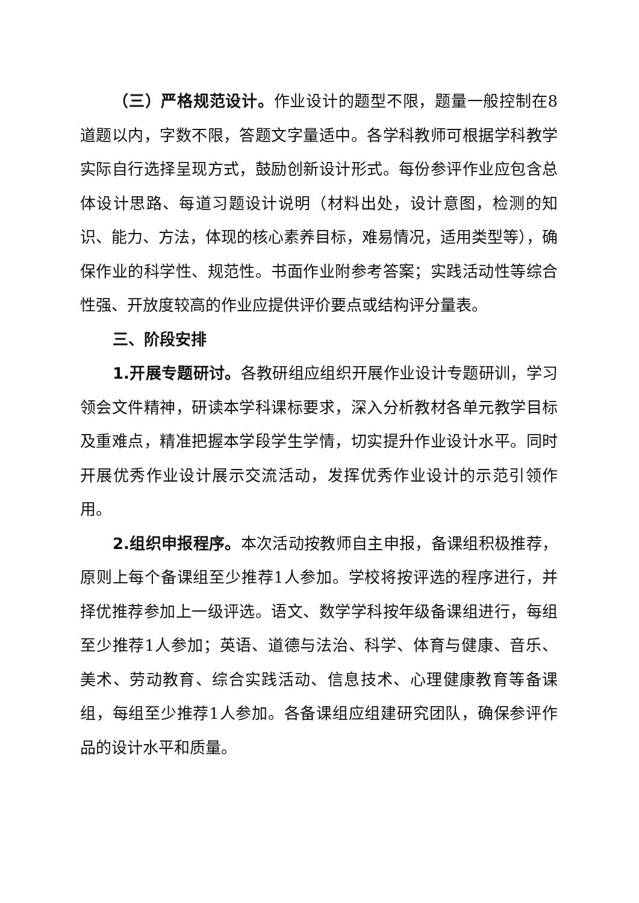（三）严格规范设计。作业设计的题型不限，题量一般控制在8道题以内，字数不限，答题文字量适中。各学科教师可根据学科教学实际自行选择呈现方式，鼓励创新设计形式。每份参评作业应包含总体设计思路、每道习题设计说明（材料出处，设计意图，检测的知识、能力、方法，体现的核心素养目标，难易情况，适用类型等），确保作业的科学性、规范性。书面作业附参考答案；实践活动性等综合性强、开放度较高的作业应提供评价要点或结构评分量表。
三、阶段安排
1.开展专题研讨。各教研组应组织开展作业设计专题研训，学习领会文件精神，研读本学科课标要求，深入分析教材各单元教学目标及重难点，精准把握本学段学生学情，切实提升作业设计水平。同时开展优秀作业设计展示交流活动，发挥优秀作业设计的示范引领作用。
2.组织申报程序。本次活动按教师自主申报，备课组积极推荐，原则上每个备课组至少推荐1人参加。学校将按评选的程序进行，并择优推荐参加上一级评选。语文、数学学科按年级备课组进行，每组至少推荐1人参加；英语、道德与法治、科学、体育与健康、音乐、美术、劳动教育、综合实践活动、信息技术、心理健康教育等备课组，每组至少推荐1人参加。各备课组应组建研究团队，确保参评作品的设计水平和质量。